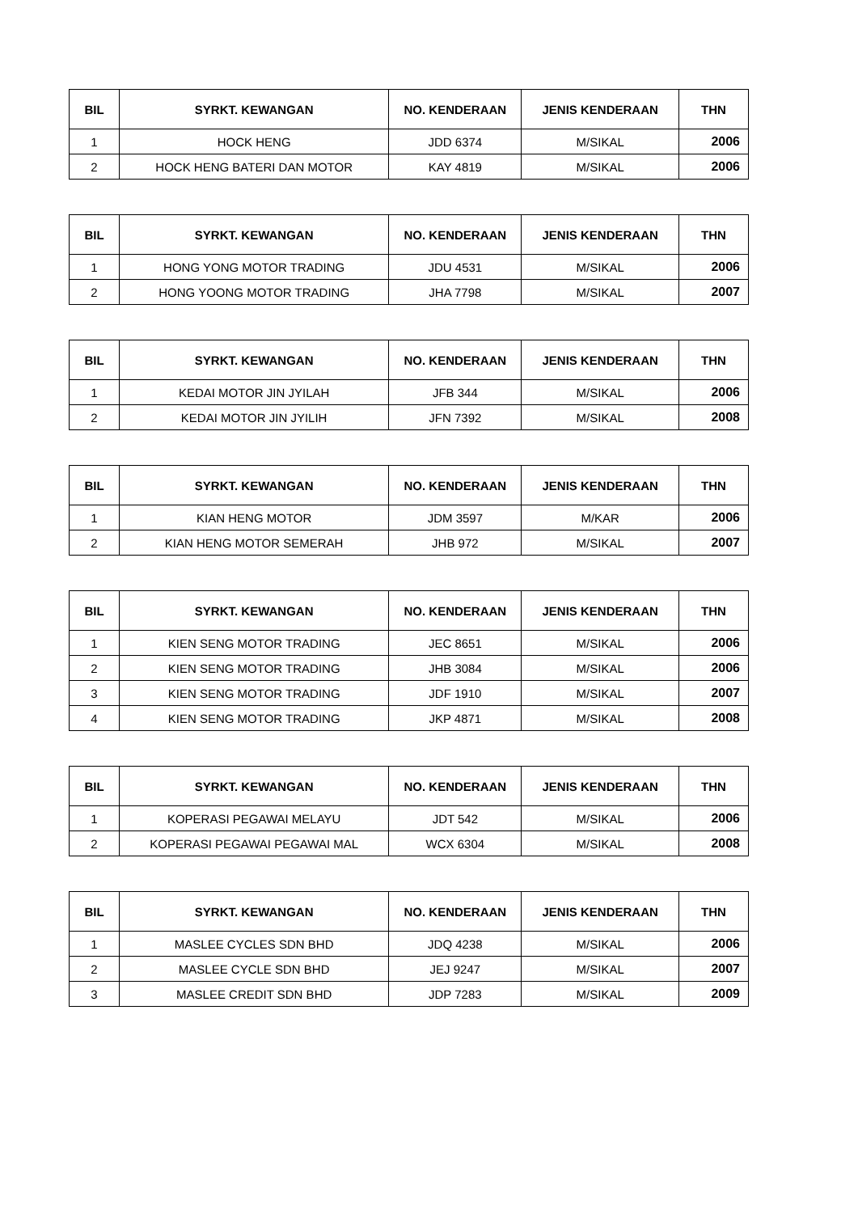| BIL | SYRKT. KEWANGAN | NO. KENDERAAN | JENIS KENDERAAN | THN |
| --- | --- | --- | --- | --- |
| 1 | HOCK HENG | JDD 6374 | M/SIKAL | 2006 |
| 2 | HOCK HENG BATERI DAN MOTOR | KAY 4819 | M/SIKAL | 2006 |
| BIL | SYRKT. KEWANGAN | NO. KENDERAAN | JENIS KENDERAAN | THN |
| --- | --- | --- | --- | --- |
| 1 | HONG YONG MOTOR TRADING | JDU 4531 | M/SIKAL | 2006 |
| 2 | HONG YOONG MOTOR TRADING | JHA 7798 | M/SIKAL | 2007 |
| BIL | SYRKT. KEWANGAN | NO. KENDERAAN | JENIS KENDERAAN | THN |
| --- | --- | --- | --- | --- |
| 1 | KEDAI MOTOR JIN JYILAH | JFB 344 | M/SIKAL | 2006 |
| 2 | KEDAI MOTOR JIN JYILIH | JFN 7392 | M/SIKAL | 2008 |
| BIL | SYRKT. KEWANGAN | NO. KENDERAAN | JENIS KENDERAAN | THN |
| --- | --- | --- | --- | --- |
| 1 | KIAN HENG MOTOR | JDM 3597 | M/KAR | 2006 |
| 2 | KIAN HENG MOTOR SEMERAH | JHB 972 | M/SIKAL | 2007 |
| BIL | SYRKT. KEWANGAN | NO. KENDERAAN | JENIS KENDERAAN | THN |
| --- | --- | --- | --- | --- |
| 1 | KIEN SENG MOTOR TRADING | JEC 8651 | M/SIKAL | 2006 |
| 2 | KIEN SENG MOTOR TRADING | JHB 3084 | M/SIKAL | 2006 |
| 3 | KIEN SENG MOTOR TRADING | JDF 1910 | M/SIKAL | 2007 |
| 4 | KIEN SENG MOTOR TRADING | JKP 4871 | M/SIKAL | 2008 |
| BIL | SYRKT. KEWANGAN | NO. KENDERAAN | JENIS KENDERAAN | THN |
| --- | --- | --- | --- | --- |
| 1 | KOPERASI PEGAWAI MELAYU | JDT 542 | M/SIKAL | 2006 |
| 2 | KOPERASI PEGAWAI PEGAWAI MAL | WCX 6304 | M/SIKAL | 2008 |
| BIL | SYRKT. KEWANGAN | NO. KENDERAAN | JENIS KENDERAAN | THN |
| --- | --- | --- | --- | --- |
| 1 | MASLEE CYCLES SDN BHD | JDQ 4238 | M/SIKAL | 2006 |
| 2 | MASLEE CYCLE SDN BHD | JEJ 9247 | M/SIKAL | 2007 |
| 3 | MASLEE CREDIT SDN BHD | JDP 7283 | M/SIKAL | 2009 |